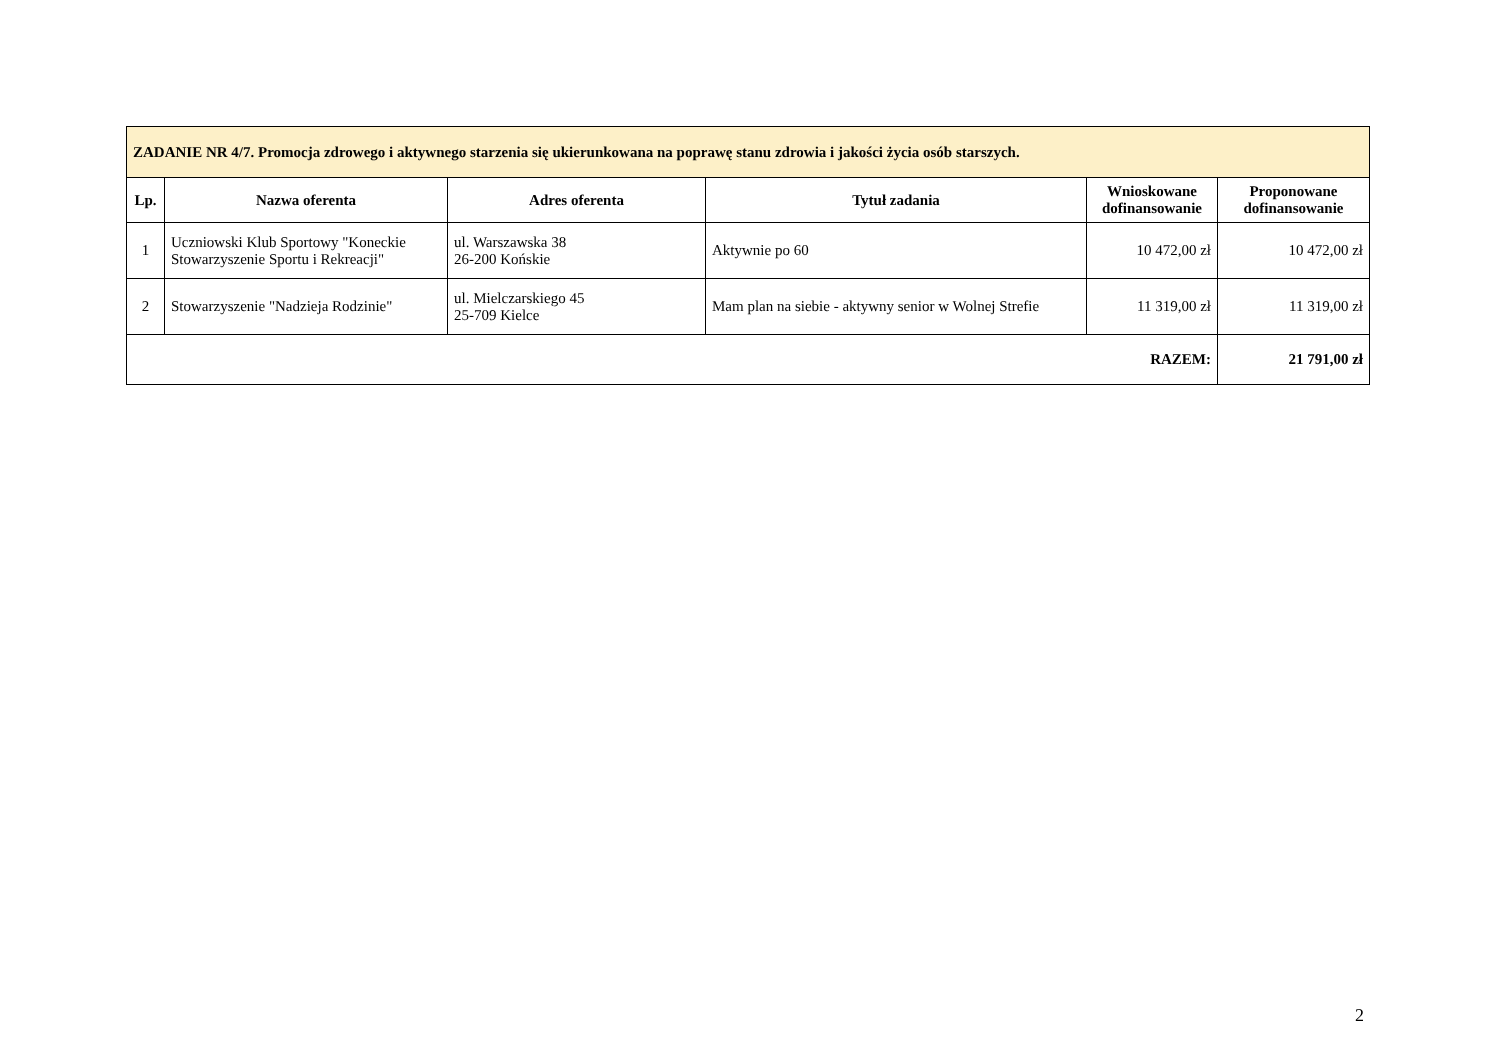| ZADANIE NR 4/7. Promocja zdrowego i aktywnego starzenia się ukierunkowana na poprawę stanu zdrowia i jakości życia osób starszych. | | | | | |
| Lp. | Nazwa oferenta | Adres oferenta | Tytuł zadania | Wnioskowane dofinansowanie | Proponowane dofinansowanie |
| 1 | Uczniowski Klub Sportowy "Koneckie Stowarzyszenie Sportu i Rekreacji" | ul. Warszawska 38 26-200 Końskie | Aktywnie po 60 | 10 472,00 zł | 10 472,00 zł |
| 2 | Stowarzyszenie "Nadzieja Rodzinie" | ul. Mielczarskiego 45 25-709 Kielce | Mam plan na siebie - aktywny senior w Wolnej Strefie | 11 319,00 zł | 11 319,00 zł |
| RAZEM: | | | | | 21 791,00 zł |
2